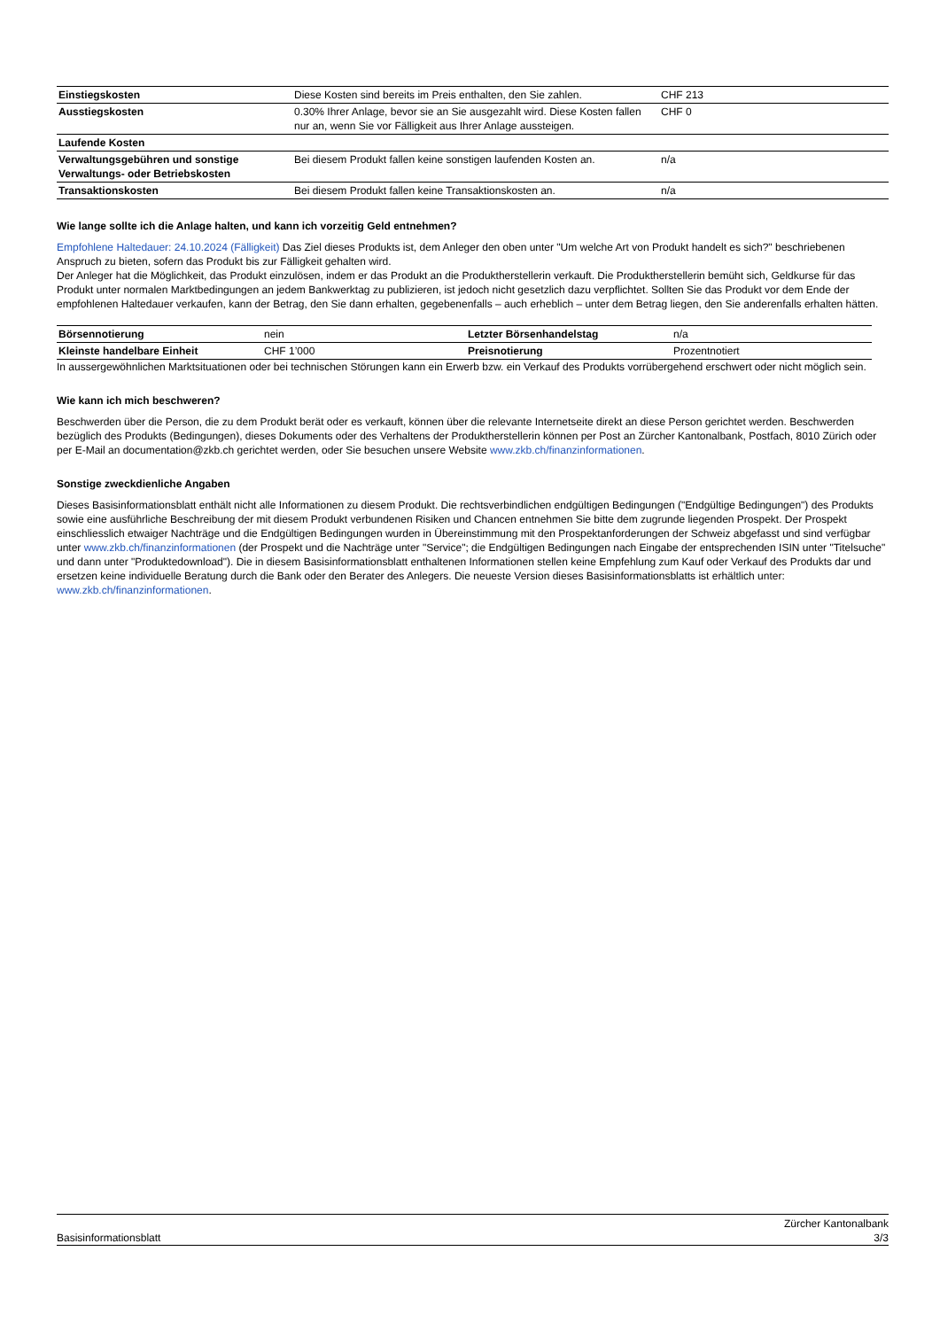| Einstiegskosten | Diese Kosten sind bereits im Preis enthalten, den Sie zahlen. | CHF 213 |
| Ausstiegskosten | 0.30% Ihrer Anlage, bevor sie an Sie ausgezahlt wird. Diese Kosten fallen nur an, wenn Sie vor Fälligkeit aus Ihrer Anlage aussteigen. | CHF 0 |
| Laufende Kosten | | |
| Verwaltungsgebühren und sonstige Verwaltungs- oder Betriebskosten | Bei diesem Produkt fallen keine sonstigen laufenden Kosten an. | n/a |
| Transaktionskosten | Bei diesem Produkt fallen keine Transaktionskosten an. | n/a |
Wie lange sollte ich die Anlage halten, und kann ich vorzeitig Geld entnehmen?
Empfohlene Haltedauer: 24.10.2024 (Fälligkeit) Das Ziel dieses Produkts ist, dem Anleger den oben unter "Um welche Art von Produkt handelt es sich?" beschriebenen Anspruch zu bieten, sofern das Produkt bis zur Fälligkeit gehalten wird.
Der Anleger hat die Möglichkeit, das Produkt einzulösen, indem er das Produkt an die Produktherstellerin verkauft. Die Produktherstellerin bemüht sich, Geldkurse für das Produkt unter normalen Marktbedingungen an jedem Bankwerktag zu publizieren, ist jedoch nicht gesetzlich dazu verpflichtet. Sollten Sie das Produkt vor dem Ende der empfohlenen Haltedauer verkaufen, kann der Betrag, den Sie dann erhalten, gegebenenfalls – auch erheblich – unter dem Betrag liegen, den Sie anderenfalls erhalten hätten.
| Börsennotierung | nein | Letzter Börsenhandelstag | n/a |
| Kleinste handelbare Einheit | CHF 1’000 | Preisnotierung | Prozentnotiert |
In aussergewöhnlichen Marktsituationen oder bei technischen Störungen kann ein Erwerb bzw. ein Verkauf des Produkts vorrübergehend erschwert oder nicht möglich sein.
Wie kann ich mich beschweren?
Beschwerden über die Person, die zu dem Produkt berät oder es verkauft, können über die relevante Internetseite direkt an diese Person gerichtet werden. Beschwerden bezüglich des Produkts (Bedingungen), dieses Dokuments oder des Verhaltens der Produktherstellerin können per Post an Zürcher Kantonalbank, Postfach, 8010 Zürich oder per E-Mail an documentation@zkb.ch gerichtet werden, oder Sie besuchen unsere Website www.zkb.ch/finanzinformationen.
Sonstige zweckdienliche Angaben
Dieses Basisinformationsblatt enthält nicht alle Informationen zu diesem Produkt. Die rechtsverbindlichen endgültigen Bedingungen ("Endgültige Bedingungen") des Produkts sowie eine ausführliche Beschreibung der mit diesem Produkt verbundenen Risiken und Chancen entnehmen Sie bitte dem zugrunde liegenden Prospekt. Der Prospekt einschliesslich etwaiger Nachträge und die Endgültigen Bedingungen wurden in Übereinstimmung mit den Prospektanforderungen der Schweiz abgefasst und sind verfügbar unter www.zkb.ch/finanzinformationen (der Prospekt und die Nachträge unter "Service"; die Endgültigen Bedingungen nach Eingabe der entsprechenden ISIN unter "Titelsuche" und dann unter "Produktedownload"). Die in diesem Basisinformationsblatt enthaltenen Informationen stellen keine Empfehlung zum Kauf oder Verkauf des Produkts dar und ersetzen keine individuelle Beratung durch die Bank oder den Berater des Anlegers. Die neueste Version dieses Basisinformationsblatts ist erhältlich unter: www.zkb.ch/finanzinformationen.
Basisinformationsblatt Zürcher Kantonalbank
3/3